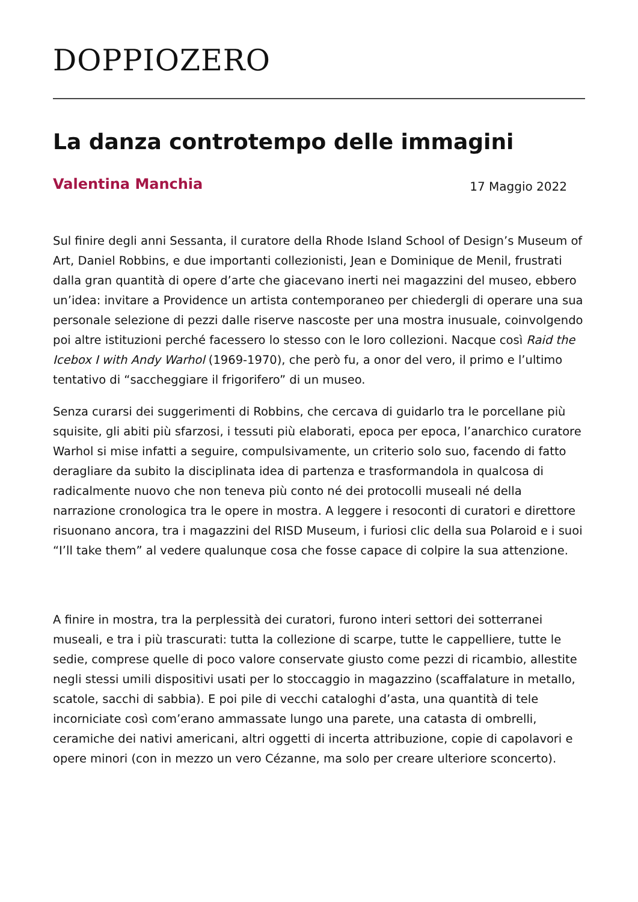DOPPIOZERO
La danza controtempo delle immagini
Valentina Manchia 17 Maggio 2022
Sul finire degli anni Sessanta, il curatore della Rhode Island School of Design’s Museum of Art, Daniel Robbins, e due importanti collezionisti, Jean e Dominique de Menil, frustrati dalla gran quantità di opere d’arte che giacevano inerti nei magazzini del museo, ebbero un’idea: invitare a Providence un artista contemporaneo per chiedergli di operare una sua personale selezione di pezzi dalle riserve nascoste per una mostra inusuale, coinvolgendo poi altre istituzioni perché facessero lo stesso con le loro collezioni. Nacque così Raid the Icebox I with Andy Warhol (1969-1970), che però fu, a onor del vero, il primo e l’ultimo tentativo di “saccheggiare il frigorifero” di un museo.
Senza curarsi dei suggerimenti di Robbins, che cercava di guidarlo tra le porcellane più squisite, gli abiti più sfarzosi, i tessuti più elaborati, epoca per epoca, l’anarchico curatore Warhol si mise infatti a seguire, compulsivamente, un criterio solo suo, facendo di fatto deragliare da subito la disciplinata idea di partenza e trasformandola in qualcosa di radicalmente nuovo che non teneva più conto né dei protocolli museali né della narrazione cronologica tra le opere in mostra. A leggere i resoconti di curatori e direttore risuonano ancora, tra i magazzini del RISD Museum, i furiosi clic della sua Polaroid e i suoi “I’ll take them” al vedere qualunque cosa che fosse capace di colpire la sua attenzione.
A finire in mostra, tra la perplessità dei curatori, furono interi settori dei sotterranei museali, e tra i più trascurati: tutta la collezione di scarpe, tutte le cappelliere, tutte le sedie, comprese quelle di poco valore conservate giusto come pezzi di ricambio, allestite negli stessi umili dispositivi usati per lo stoccaggio in magazzino (scaffalature in metallo, scatole, sacchi di sabbia). E poi pile di vecchi cataloghi d’asta, una quantità di tele incorniciate così com’erano ammassate lungo una parete, una catasta di ombrelli, ceramiche dei nativi americani, altri oggetti di incerta attribuzione, copie di capolavori e opere minori (con in mezzo un vero Cézanne, ma solo per creare ulteriore sconcerto).